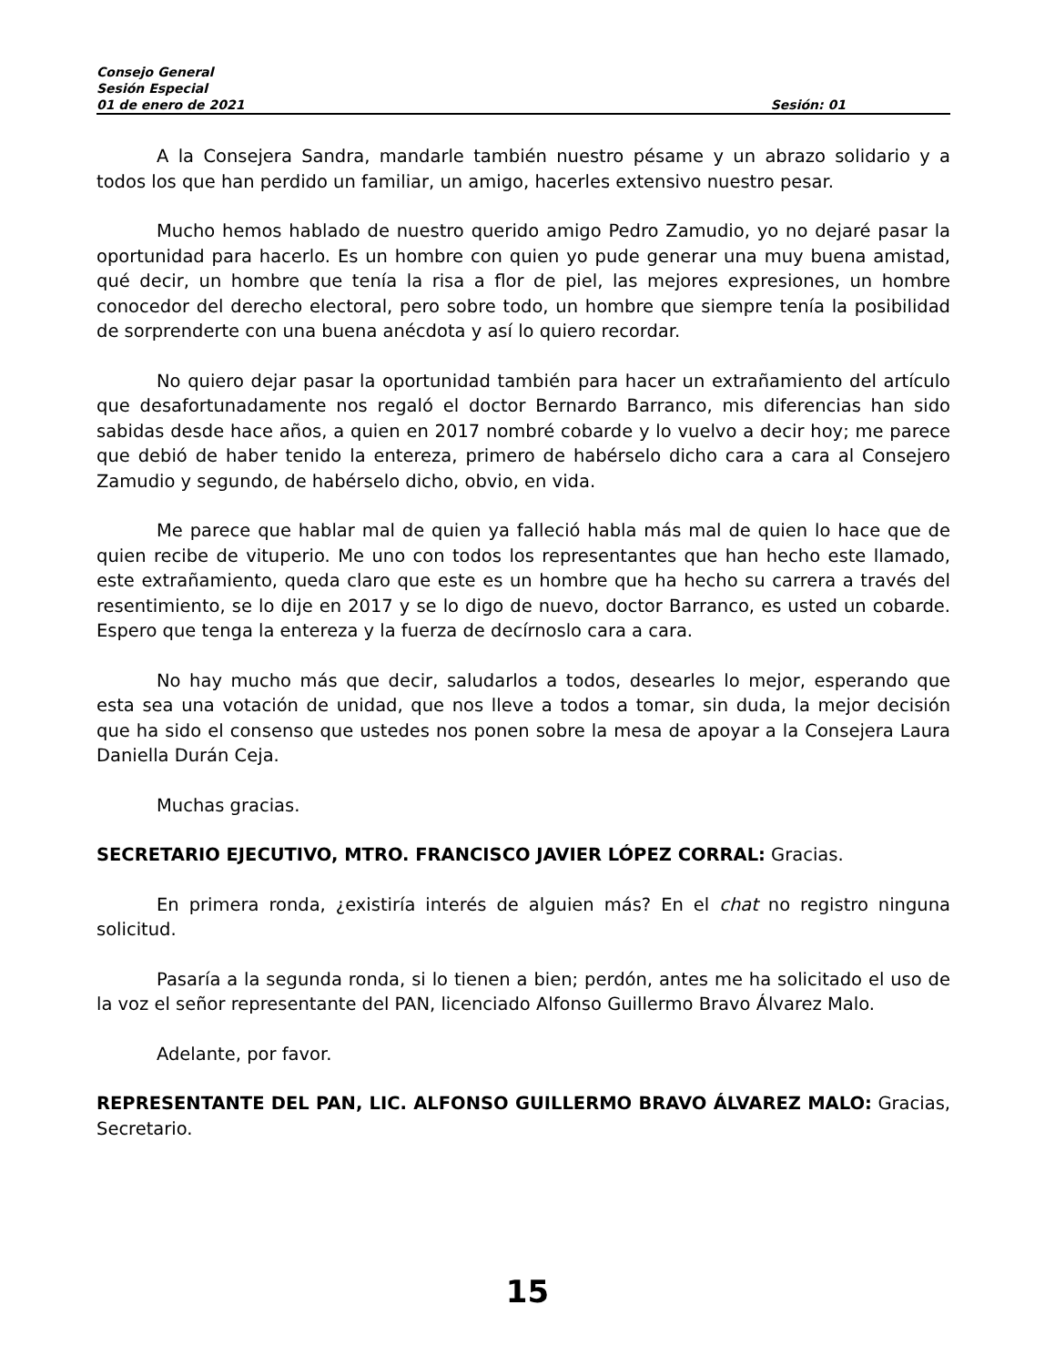Consejo General
Sesión Especial
01 de enero de 2021 Sesión: 01
A la Consejera Sandra, mandarle también nuestro pésame y un abrazo solidario y a todos los que han perdido un familiar, un amigo, hacerles extensivo nuestro pesar.
Mucho hemos hablado de nuestro querido amigo Pedro Zamudio, yo no dejaré pasar la oportunidad para hacerlo. Es un hombre con quien yo pude generar una muy buena amistad, qué decir, un hombre que tenía la risa a flor de piel, las mejores expresiones, un hombre conocedor del derecho electoral, pero sobre todo, un hombre que siempre tenía la posibilidad de sorprenderte con una buena anécdota y así lo quiero recordar.
No quiero dejar pasar la oportunidad también para hacer un extrañamiento del artículo que desafortunadamente nos regaló el doctor Bernardo Barranco, mis diferencias han sido sabidas desde hace años, a quien en 2017 nombré cobarde y lo vuelvo a decir hoy; me parece que debió de haber tenido la entereza, primero de habérselo dicho cara a cara al Consejero Zamudio y segundo, de habérselo dicho, obvio, en vida.
Me parece que hablar mal de quien ya falleció habla más mal de quien lo hace que de quien recibe de vituperio. Me uno con todos los representantes que han hecho este llamado, este extrañamiento, queda claro que este es un hombre que ha hecho su carrera a través del resentimiento, se lo dije en 2017 y se lo digo de nuevo, doctor Barranco, es usted un cobarde. Espero que tenga la entereza y la fuerza de decírnoslo cara a cara.
No hay mucho más que decir, saludarlos a todos, desearles lo mejor, esperando que esta sea una votación de unidad, que nos lleve a todos a tomar, sin duda, la mejor decisión que ha sido el consenso que ustedes nos ponen sobre la mesa de apoyar a la Consejera Laura Daniella Durán Ceja.
Muchas gracias.
SECRETARIO EJECUTIVO, MTRO. FRANCISCO JAVIER LÓPEZ CORRAL: Gracias.
En primera ronda, ¿existiría interés de alguien más? En el chat no registro ninguna solicitud.
Pasaría a la segunda ronda, si lo tienen a bien; perdón, antes me ha solicitado el uso de la voz el señor representante del PAN, licenciado Alfonso Guillermo Bravo Álvarez Malo.
Adelante, por favor.
REPRESENTANTE DEL PAN, LIC. ALFONSO GUILLERMO BRAVO ÁLVAREZ MALO: Gracias, Secretario.
15